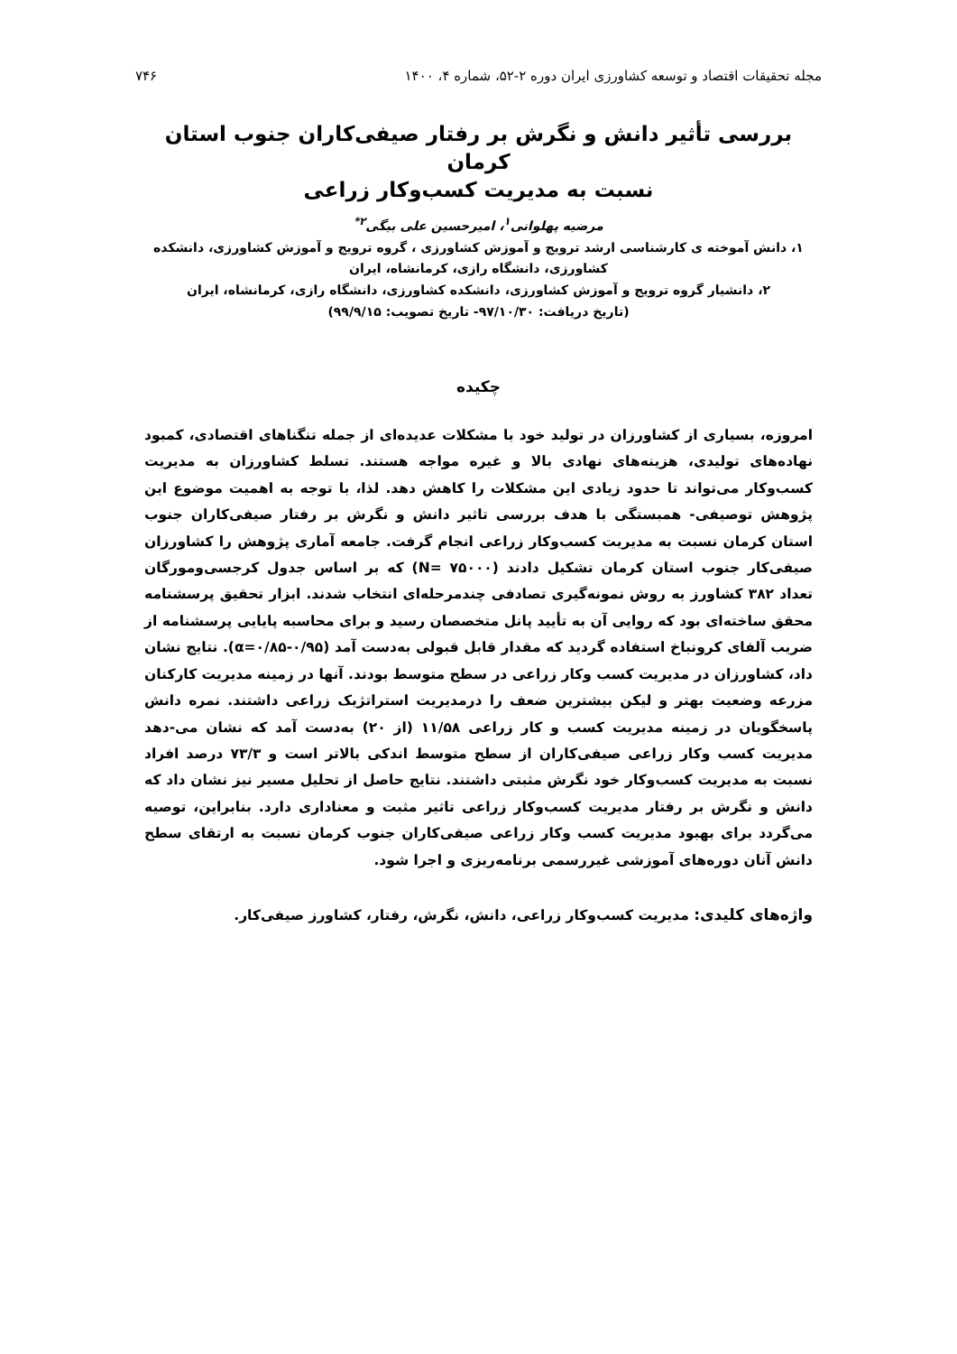مجله تحقیقات اقتصاد و توسعه کشاورزی ایران دوره ۲-۵۲، شماره ۴، ۱۴۰۰ ۷۴۶
بررسی تأثیر دانش و نگرش بر رفتار صیفی‌کاران جنوب استان کرمان
نسبت به مدیریت کسب‌وکار زراعی
مرضیه پهلوانی<sup>۱</sup>، امیرحسین علی بیگی<sup>۲*</sup>
۱، دانش آموخته ی کارشناسی ارشد ترویج و آموزش کشاورزی ، گروه ترویج و آموزش کشاورزی، دانشکده کشاورزی، دانشگاه رازی، کرمانشاه، ایران
۲، دانشیار گروه ترویج و آموزش کشاورزی، دانشکده کشاورزی، دانشگاه رازی، کرمانشاه، ایران
(تاریخ دریافت: ۹۷/۱۰/۳۰- تاریخ تصویب: ۹۹/۹/۱۵)
چکیده
امروزه، بسیاری از کشاورزان در تولید خود با مشکلات عدیده‌ای از جمله تنگناهای اقتصادی، کمبود نهاده‌های تولیدی، هزینه‌های نهادی بالا و غیره مواجه هستند. تسلط کشاورزان به مدیریت کسب‌وکار می‌تواند تا حدود زیادی این مشکلات را کاهش دهد. لذا، با توجه به اهمیت موضوع این پژوهش توصیفی- همبستگی با هدف بررسی تاثیر دانش و نگرش بر رفتار صیفی‌کاران جنوب استان کرمان نسبت به مدیریت کسب‌وکار زراعی انجام گرفت. جامعه آماری پژوهش را کشاورزان صیفی‌کار جنوب استان کرمان تشکیل دادند (N= ۷۵۰۰۰) که بر اساس جدول کرجسی‌ومورگان تعداد ۳۸۲ کشاورز به روش نمونه‌گیری تصادفی چندمرحله‌ای انتخاب شدند. ابزار تحقیق پرسشنامه محقق ساخته‌ای بود که روایی آن به تأیید پانل متخصصان رسید و برای محاسبه پایایی پرسشنامه از ضریب آلفای کرونباخ استفاده گردید که مقدار قابل قبولی به‌دست آمد (۰/۹۵-۰/۸۵=α). نتایج نشان داد، کشاورزان در مدیریت کسب وکار زراعی در سطح متوسط بودند. آنها در زمینه مدیریت کارکنان مزرعه وضعیت بهتر و لیکن بیشترین ضعف را درمدیریت استراتژیک زراعی داشتند. نمره دانش پاسخگویان در زمینه مدیریت کسب و کار زراعی ۱۱/۵۸ (از ۲۰) به‌دست آمد که نشان می-دهد مدیریت کسب وکار زراعی صیفی‌کاران از سطح متوسط اندکی بالاتر است و ۷۳/۳ درصد افراد نسبت به مدیریت کسب‌وکار خود نگرش مثبتی داشتند. نتایج حاصل از تحلیل مسیر نیز نشان داد که دانش و نگرش بر رفتار مدیریت کسب‌وکار زراعی تاثیر مثبت و معناداری دارد. بنابراین، توصیه می‌گردد برای بهبود مدیریت کسب وکار زراعی صیفی‌کاران جنوب کرمان نسبت به ارتقای سطح دانش آنان دوره‌های آموزشی غیررسمی برنامه‌ریزی و اجرا شود.
واژه‌های کلیدی: مدیریت کسب‌وکار زراعی، دانش، نگرش، رفتار، کشاورز صیفی‌کار.